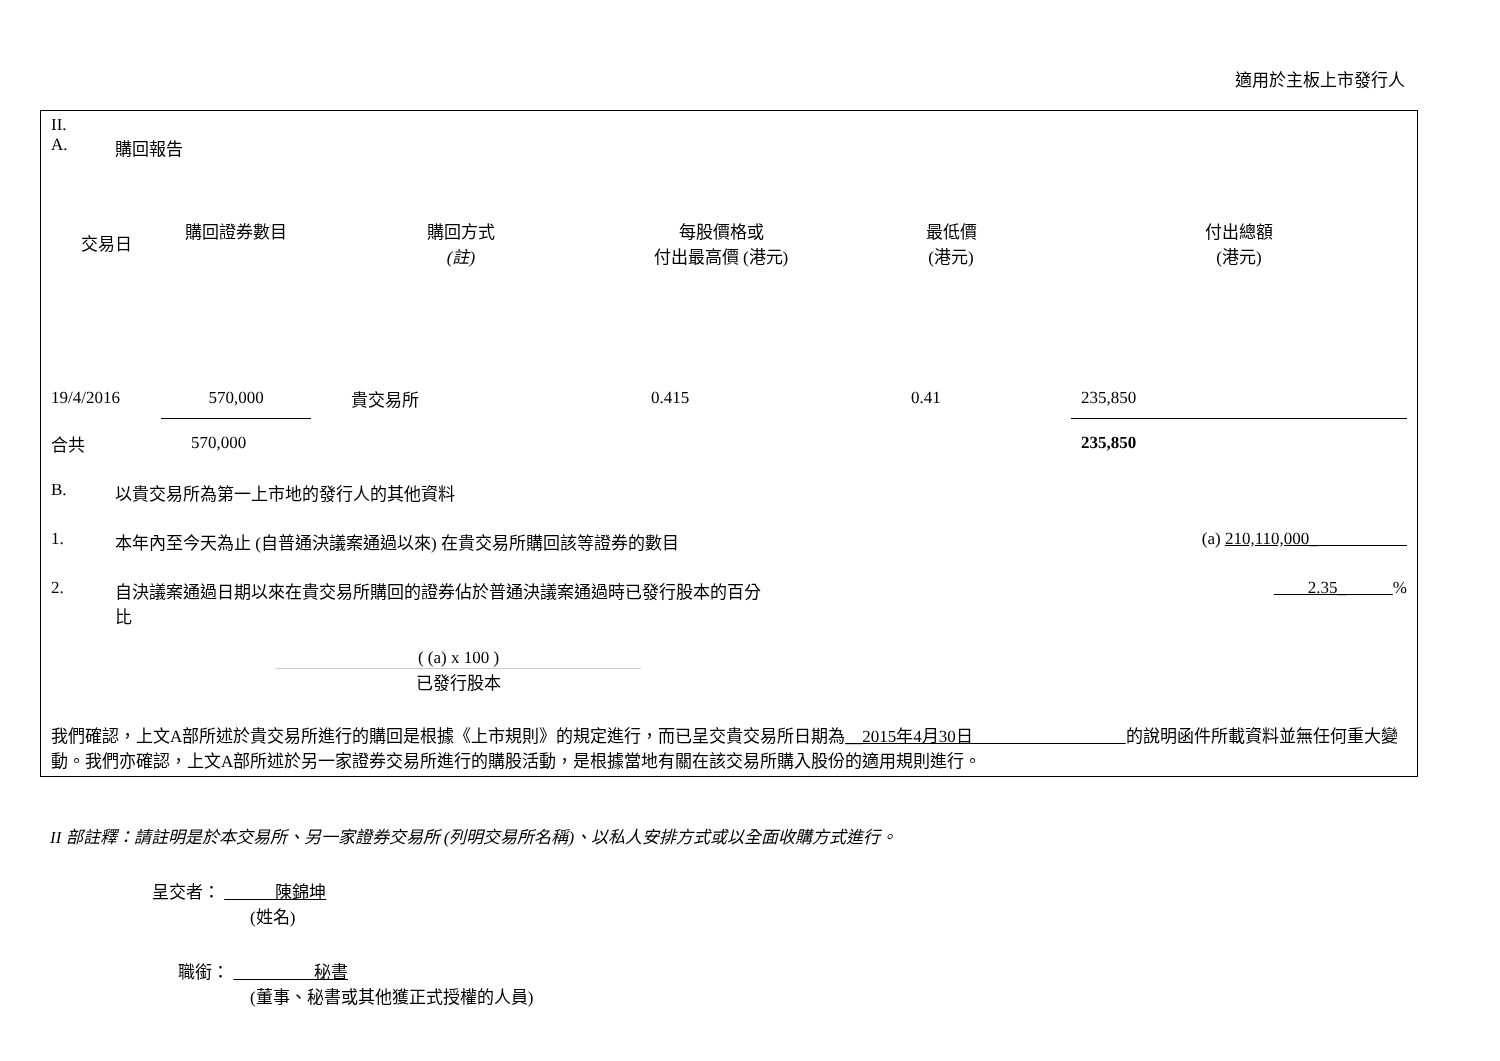適用於主板上市發行人
II.
A. 購回報告
| 交易日 | 購回證券數目 | 購回方式 (註) | 每股價格或 付出最高價 (港元) | 最低價 (港元) | 付出總額 (港元) |
| --- | --- | --- | --- | --- | --- |
| 19/4/2016 | 570,000 | 貴交易所 | 0.415 | 0.41 | 235,850 |
| 合共 | 570,000 | | | | 235,850 |
B. 以貴交易所為第一上市地的發行人的其他資料
1. 本年內至今天為止 (自普通決議案通過以來) 在貴交易所購回該等證券的數目 (a) 210,110,000_
2. 自決議案通過日期以來在貴交易所購回的證券佔於普通決議案通過時已發行股本的百分比 2.35_ %
( (a) x 100 )
已發行股本
我們確認，上文A部所述於貴交易所進行的購回是根據《上市規則》的規定進行，而已呈交貴交易所日期為__2015年4月30日 的說明函件所載資料並無任何重大變動。我們亦確認，上文A部所述於另一家證券交易所進行的購股活動，是根據當地有關在該交易所購入股份的適用規則進行。
II 部註釋：請註明是於本交易所、另一家證券交易所 (列明交易所名稱)、以私人安排方式或以全面收購方式進行。
呈交者： 陳錦坤
(姓名)
職銜： 秘書
(董事、秘書或其他獲正式授權的人員)